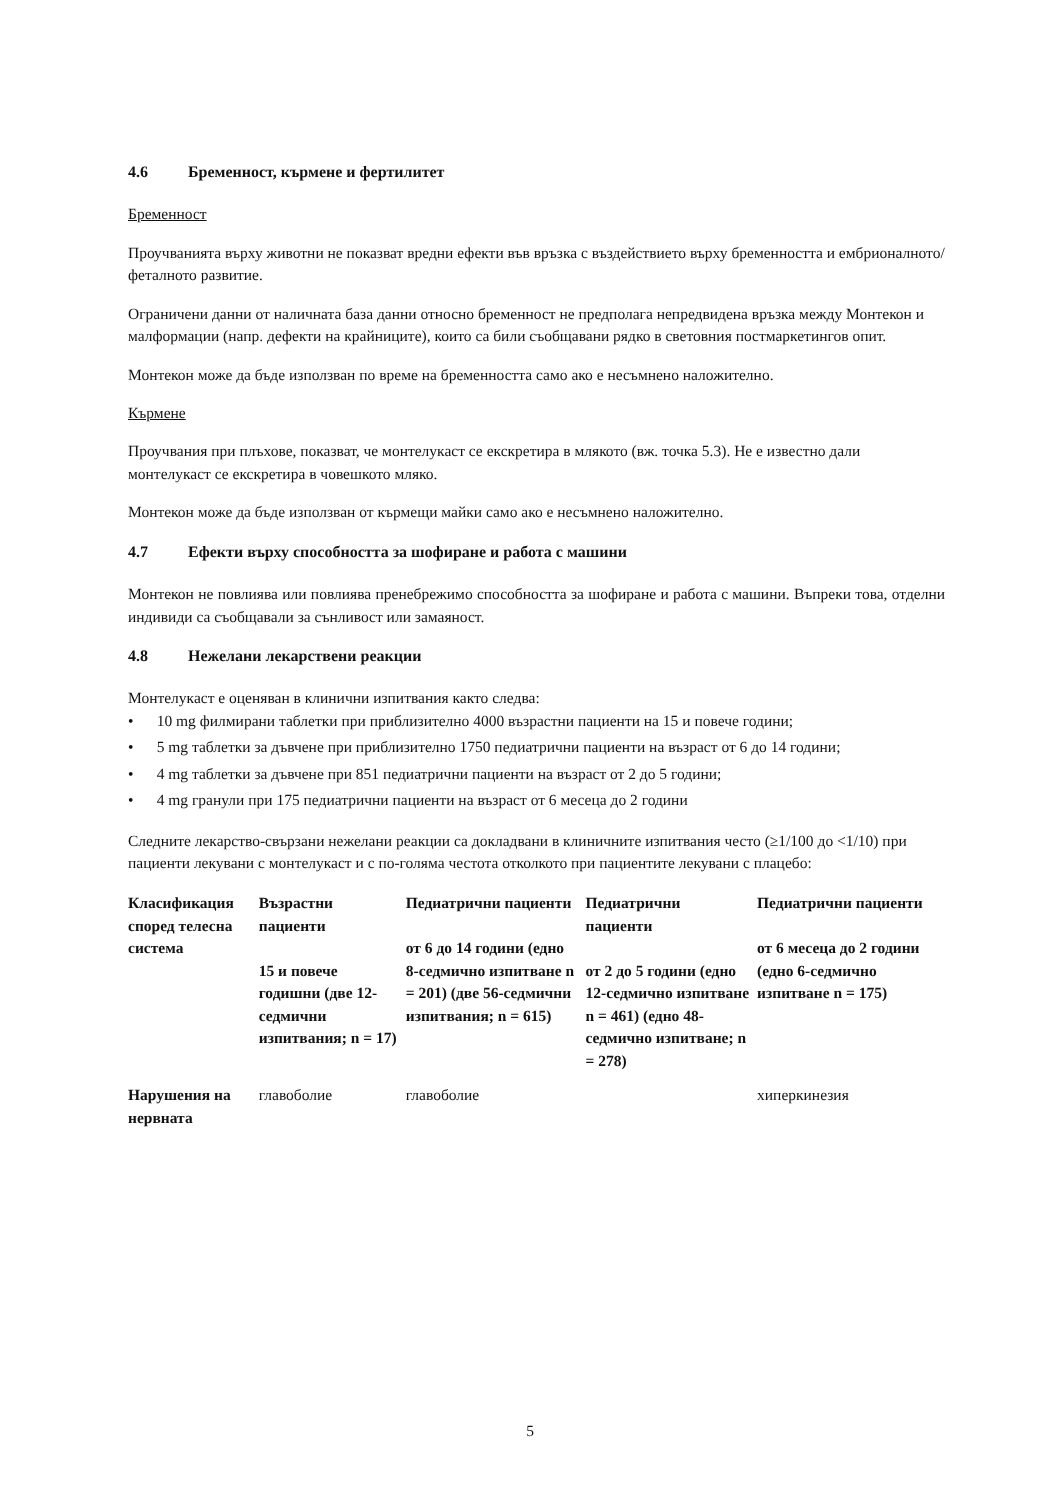4.6 Бременност, кърмене и фертилитет
Бременност
Проучванията върху животни не показват вредни ефекти във връзка с въздействието върху бременността и ембрионалното/феталното развитие.
Ограничени данни от наличната база данни относно бременност не предполага непредвидена връзка между Монтекон и малформации (напр. дефекти на крайниците), които са били съобщавани рядко в световния постмаркетингов опит.
Монтекон може да бъде използван по време на бременността само ако е несъмнено наложително.
Кърмене
Проучвания при плъхове, показват, че монтелукаст се екскретира в млякото (вж. точка 5.3). Не е известно дали монтелукаст се екскретира в човешкото мляко.
Монтекон може да бъде използван от кърмещи майки само ако е несъмнено наложително.
4.7 Ефекти върху способността за шофиране и работа с машини
Монтекон не повлиява или повлиява пренебрежимо способността за шофиране и работа с машини. Въпреки това, отделни индивиди са съобщавали за сънливост или замаяност.
4.8 Нежелани лекарствени реакции
Монтелукаст е оценяван в клинични изпитвания както следва:
• 10 mg филмирани таблетки при приблизително 4000 възрастни пациенти на 15 и повече години;
• 5 mg таблетки за дъвчене при приблизително 1750 педиатрични пациенти на възраст от 6 до 14 години;
• 4 mg таблетки за дъвчене при 851 педиатрични пациенти на възраст от 2 до 5 години;
• 4 mg гранули при 175 педиатрични пациенти на възраст от 6 месеца до 2 години
Следните лекарство-свързани нежелани реакции са докладвани в клиничните изпитвания често (≥1/100 до <1/10) при пациенти лекувани с монтелукаст и с по-голяма честота отколкото при пациентите лекувани с плацебо:
| Класификация според телесна система | Възрастни пациенти 15 и повече годишни (две 12-седмични изпитвания; n = 17) | Педиатрични пациенти от 6 до 14 години (едно 8-седмично изпитване n = 201) (две 56-седмични изпитвания; n = 615) | Педиатрични пациенти от 2 до 5 години (едно 12-седмично изпитване n = 461) (едно 48-седмично изпитване; n = 278) | Педиатрични пациенти от 6 месеца до 2 години (едно 6-седмично изпитване n = 175) |
| --- | --- | --- | --- | --- |
| Нарушения на нервната | главоболие | главоболие | | хиперкинезия |
5